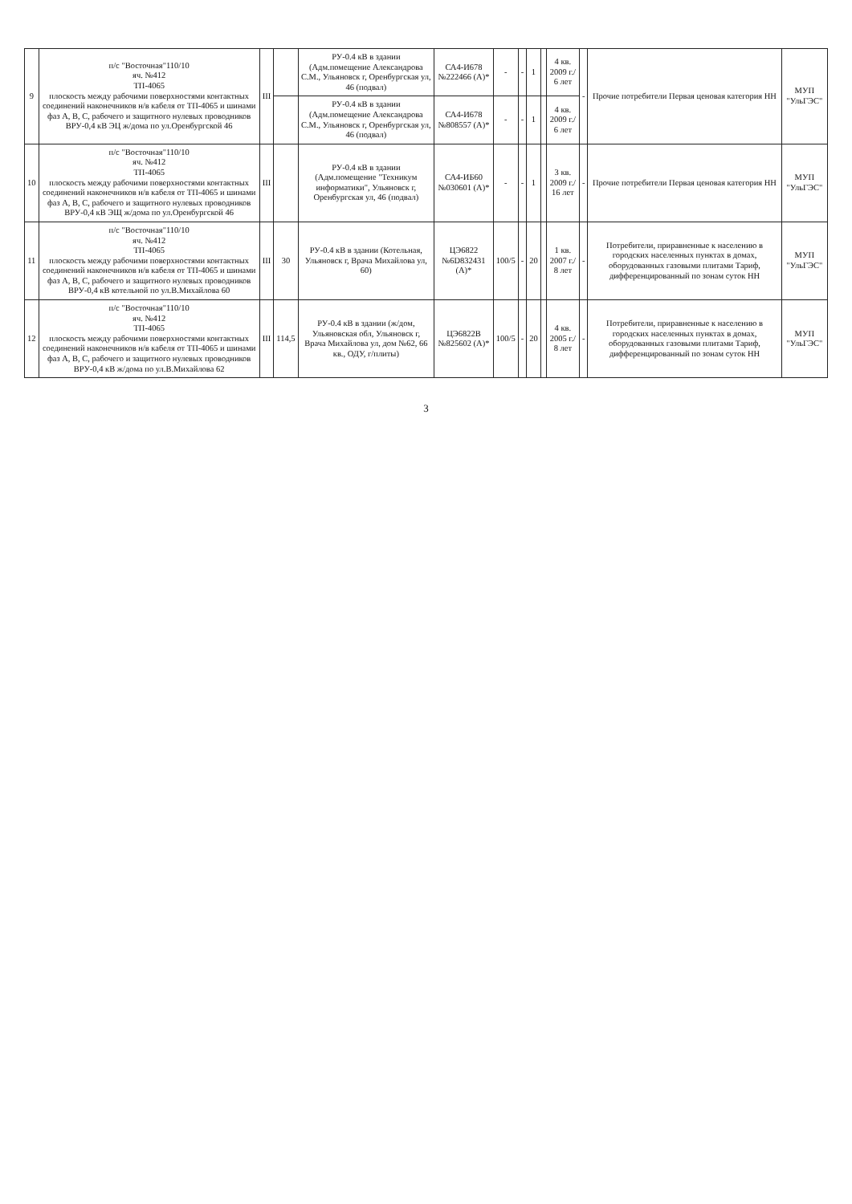| 9 | п/с "Восточная"110/10 яч. №412 ТП-4065 плоскость между рабочими поверхностями контактных соединений наконечников н/в кабеля от ТП-4065 и шинами фаз А, В, С, рабочего и защитного нулевых проводников ВРУ-0,4 кВ ЭЦ ж/дома по ул.Оренбургской 46 | III | | РУ-0.4 кВ в здании (Адм.помещение Александрова С.М., Ульяновск г, Оренбургская ул, 46 (подвал) | СА4-И678 №222466 (А)* | - | - | 1 | | 4 кв. 2009 г./ 6 лет | - | Прочие потребители Первая ценовая категория НН | МУП "УльГЭС" |
| | | | | РУ-0.4 кВ в здании (Адм.помещение Александрова С.М., Ульяновск г, Оренбургская ул, 46 (подвал) | СА4-И678 №808557 (А)* | - | - | 1 | | 4 кв. 2009 г./ 6 лет | | | |
| 10 | п/с "Восточная"110/10 яч. №412 ТП-4065 плоскость между рабочими поверхностями контактных соединений наконечников н/в кабеля от ТП-4065 и шинами фаз А, В, С, рабочего и защитного нулевых проводников ВРУ-0,4 кВ ЭЩ ж/дома по ул.Оренбургской 46 | III | | РУ-0.4 кВ в здании (Адм.помещение "Техникум информатики", Ульяновск г, Оренбургская ул, 46 (подвал) | СА4-ИБ60 №030601 (А)* | - | - | 1 | | 3 кв. 2009 г./ 16 лет | - | Прочие потребители Первая ценовая категория НН | МУП "УльГЭС" |
| 11 | п/с "Восточная"110/10 яч. №412 ТП-4065 плоскость между рабочими поверхностями контактных соединений наконечников н/в кабеля от ТП-4065 и шинами фаз А, В, С, рабочего и защитного нулевых проводников ВРУ-0,4 кВ котельной по ул.В.Михайлова 60 | III | 30 | РУ-0.4 кВ в здании (Котельная, Ульяновск г, Врача Михайлова ул, 60) | ЦЭ6822 №6D832431 (А)* | 100/5 | - | 20 | | 1 кв. 2007 г./ 8 лет | - | Потребители, приравненные к населению в городских населенных пунктах в домах, оборудованных газовыми плитами Тариф, дифференцированный по зонам суток НН | МУП "УльГЭС" |
| 12 | п/с "Восточная"110/10 яч. №412 ТП-4065 плоскость между рабочими поверхностями контактных соединений наконечников н/в кабеля от ТП-4065 и шинами фаз А, В, С, рабочего и защитного нулевых проводников ВРУ-0,4 кВ ж/дома по ул.В.Михайлова 62 | III | 114,5 | РУ-0.4 кВ в здании (ж/дом, Ульяновская обл, Ульяновск г, Врача Михайлова ул, дом №62, 66 кв., ОДУ, г/плиты) | ЦЭ6822В №825602 (А)* | 100/5 | - | 20 | | 4 кв. 2005 г./ 8 лет | - | Потребители, приравненные к населению в городских населенных пунктах в домах, оборудованных газовыми плитами Тариф, дифференцированный по зонам суток НН | МУП "УльГЭС" |
3